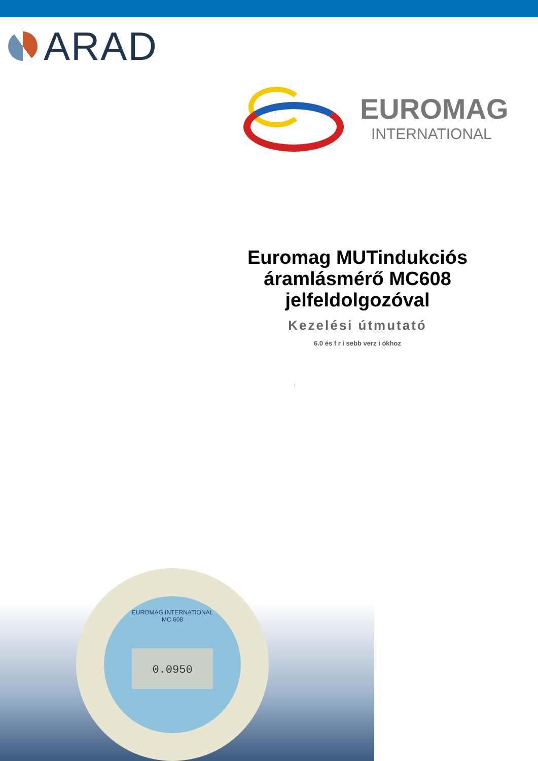ARAD
EUROMAG
INTERNATIONAL
Euromag MUTindukciós áramlásmérő MC608 jelfeldolgozóval
Kezelési útmutató
6.0 és f r i sebb verz i ókhoz
!
EUROMAG INTERNATIONAL
MC 608
0.0950